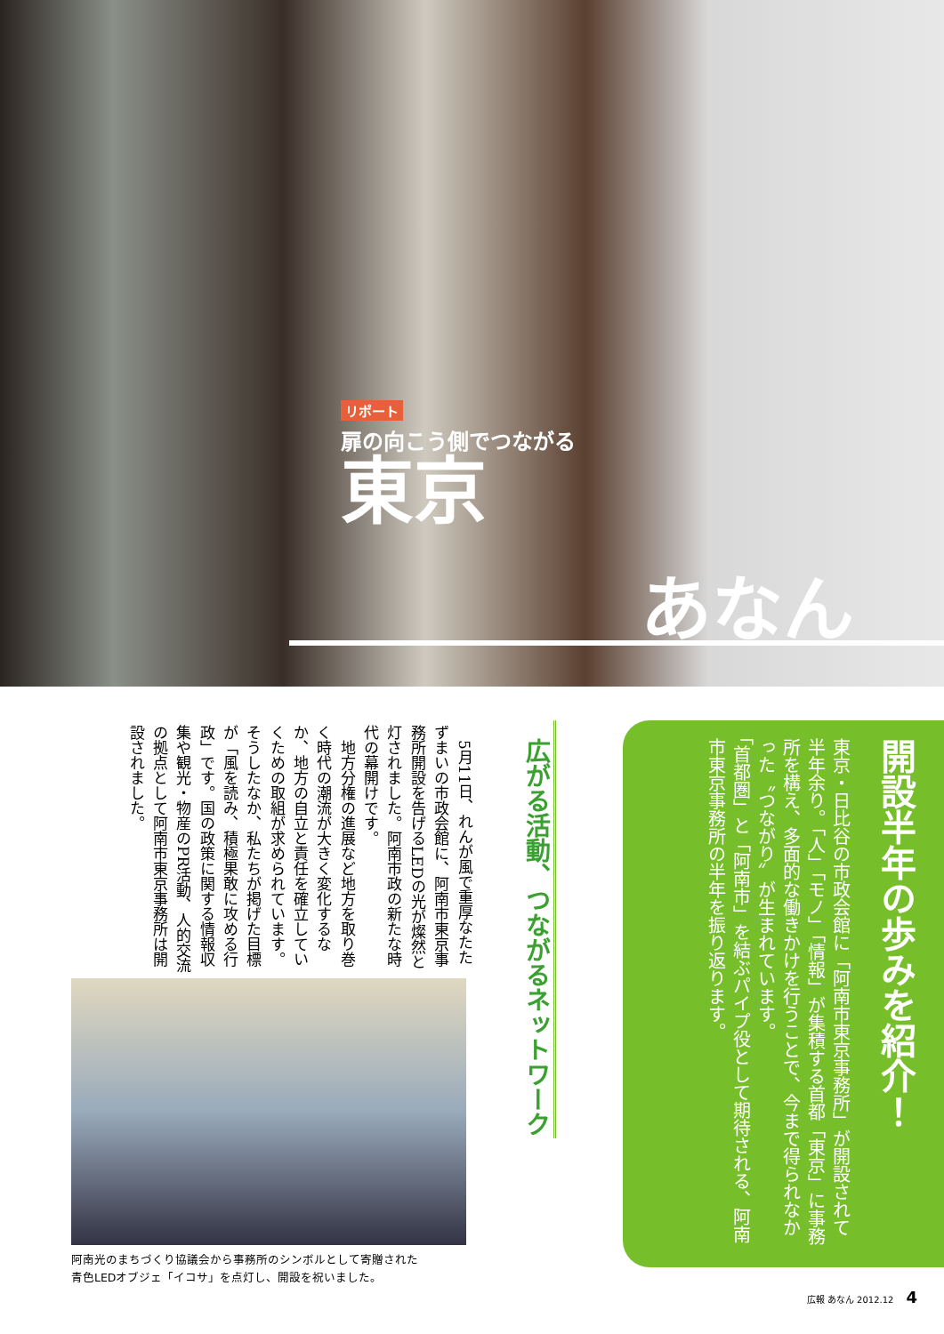リポート
扉の向こう側でつながる
東京
あなん
開設半年の歩みを紹介！
東京・日比谷の市政会館に「阿南市東京事務所」が開設されて半年余り。「人」「モノ」「情報」が集積する首都「東京」に事務所を構え、多面的な働きかけを行うことで、今まで得られなかった〝つながり〟が生まれています。
「首都圏」と「阿南市」を結ぶパイプ役として期待される、阿南市東京事務所の半年を振り返ります。
広がる活動、つながるネットワーク
　5月11日、れんが風で重厚なたたずまいの市政会館に、阿南市東京事務所開設を告げるLEDの光が燦然と灯されました。阿南市政の新たな時代の幕開けです。
　地方分権の進展など地方を取り巻く時代の潮流が大きく変化するなか、地方の自立と責任を確立していくための取組が求められています。そうしたなか、私たちが掲げた目標が「風を読み、積極果敢に攻める行政」です。国の政策に関する情報収集や観光・物産のPR活動、人的交流の拠点として阿南市東京事務所は開設されました。
阿南光のまちづくり協議会から事務所のシンボルとして寄贈された
青色LEDオブジェ「イコサ」を点灯し、開設を祝いました。
広報 あなん 2012.12 4